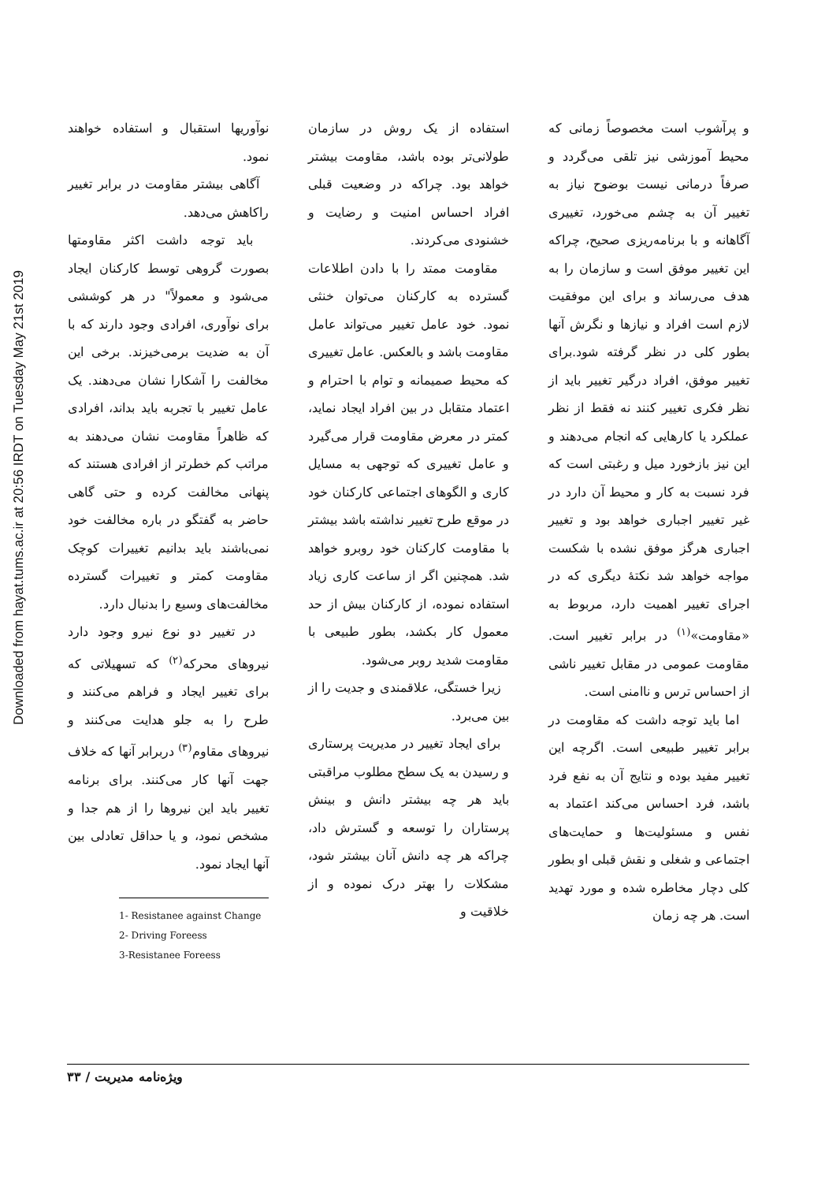Downloaded from hayat.tums.ac.ir at 20:56 IRDT on Tuesday May 21st 2019
و پرآشوب است مخصوصاً زمانی که محیط آموزشی نیز تلقی می‌گردد و صرفاً درمانی نیست بوضوح نیاز به تغییر آن به چشم می‌خورد، تغییری آگاهانه و با برنامه‌ریزی صحیح، چراکه این تغییر موفق است و سازمان را به هدف می‌رساند و برای این موفقیت لازم است افراد و نیازها و نگرش آنها بطور کلی در نظر گرفته شود.برای تغییر موفق، افراد درگیر تغییر باید از نظر فکری تغییر کنند نه فقط از نظر عملکرد یا کارهایی که انجام می‌دهند و این نیز بازخورد میل و رغبتی است که فرد نسبت به کار و محیط آن دارد در غیر تغییر اجباری خواهد بود و تغییر اجباری هرگز موفق نشده با شکست مواجه خواهد شد نکتهٔ دیگری که در اجرای تغییر اهمیت دارد، مربوط به «مقاومت»<sup>(۱)</sup> در برابر تغییر است. مقاومت عمومی در مقابل تغییر ناشی از احساس ترس و ناامنی است.
اما باید توجه داشت که مقاومت در برابر تغییر طبیعی است. اگرچه این تغییر مفید بوده و نتایج آن به نفع فرد باشد، فرد احساس می‌کند اعتماد به نفس و مسئولیت‌ها و حمایت‌های اجتماعی و شغلی و نقش قبلی او بطور کلی دچار مخاطره شده و مورد تهدید است. هر چه زمان
استفاده از یک روش در سازمان طولانی‌تر بوده باشد، مقاومت بیشتر خواهد بود. چراکه در وضعیت قبلی افراد احساس امنیت و رضایت و خشنودی می‌کردند.
مقاومت ممتد را با دادن اطلاعات گسترده به کارکنان می‌توان خنثی نمود. خود عامل تغییر می‌تواند عامل مقاومت باشد و بالعکس. عامل تغییری که محیط صمیمانه و توام با احترام و اعتماد متقابل در بین افراد ایجاد نماید، کمتر در معرض مقاومت قرار می‌گیرد و عامل تغییری که توجهی به مسایل کاری و الگوهای اجتماعی کارکنان خود در موقع طرح تغییر نداشته باشد بیشتر با مقاومت کارکنان خود روبرو خواهد شد. همچنین اگر از ساعت کاری زیاد استفاده نموده، از کارکنان بیش از حد معمول کار بکشد، بطور طبیعی با مقاومت شدید روبر می‌شود.
زیرا خستگی، علاقمندی و جدیت را از بین می‌برد.
برای ایجاد تغییر در مدیریت پرستاری و رسیدن به یک سطح مطلوب مراقبتی باید هر چه بیشتر دانش و بینش پرستاران را توسعه و گسترش داد، چراکه هر چه دانش آنان بیشتر شود، مشکلات را بهتر درک نموده و از خلاقیت و
نوآوریها استقبال و استفاده خواهند نمود.
آگاهی بیشتر مقاومت در برابر تغییر راکاهش می‌دهد.
باید توجه داشت اکثر مقاومتها بصورت گروهی توسط کارکنان ایجاد می‌شود و معمولاً" در هر کوششی برای نوآوری، افرادی وجود دارند که با آن به ضدیت برمی‌خیزند. برخی این مخالفت را آشکارا نشان می‌دهند. یک عامل تغییر با تجربه باید بداند، افرادی که ظاهراً مقاومت نشان می‌دهند به مراتب کم خطرتر از افرادی هستند که پنهانی مخالفت کرده و حتی گاهی حاضر به گفتگو در باره مخالفت خود نمی‌باشند باید بدانیم تغییرات کوچک مقاومت کمتر و تغییرات گسترده مخالفت‌های وسیع را بدنبال دارد.
در تغییر دو نوع نیرو وجود دارد نیروهای محرکه<sup>(۲)</sup> که تسهیلاتی که برای تغییر ایجاد و فراهم می‌کنند و طرح را به جلو هدایت می‌کنند و نیروهای مقاوم<sup>(۳)</sup> دربرابر آنها که خلاف جهت آنها کار می‌کنند. برای برنامه تغییر باید این نیروها را از هم جدا و مشخص نمود، و یا حداقل تعادلی بین آنها ایجاد نمود.
1- Resistanee against Change
2- Driving Foreess
3-Resistanee Foreess
ویژه‌نامه مدیریت / ۳۳